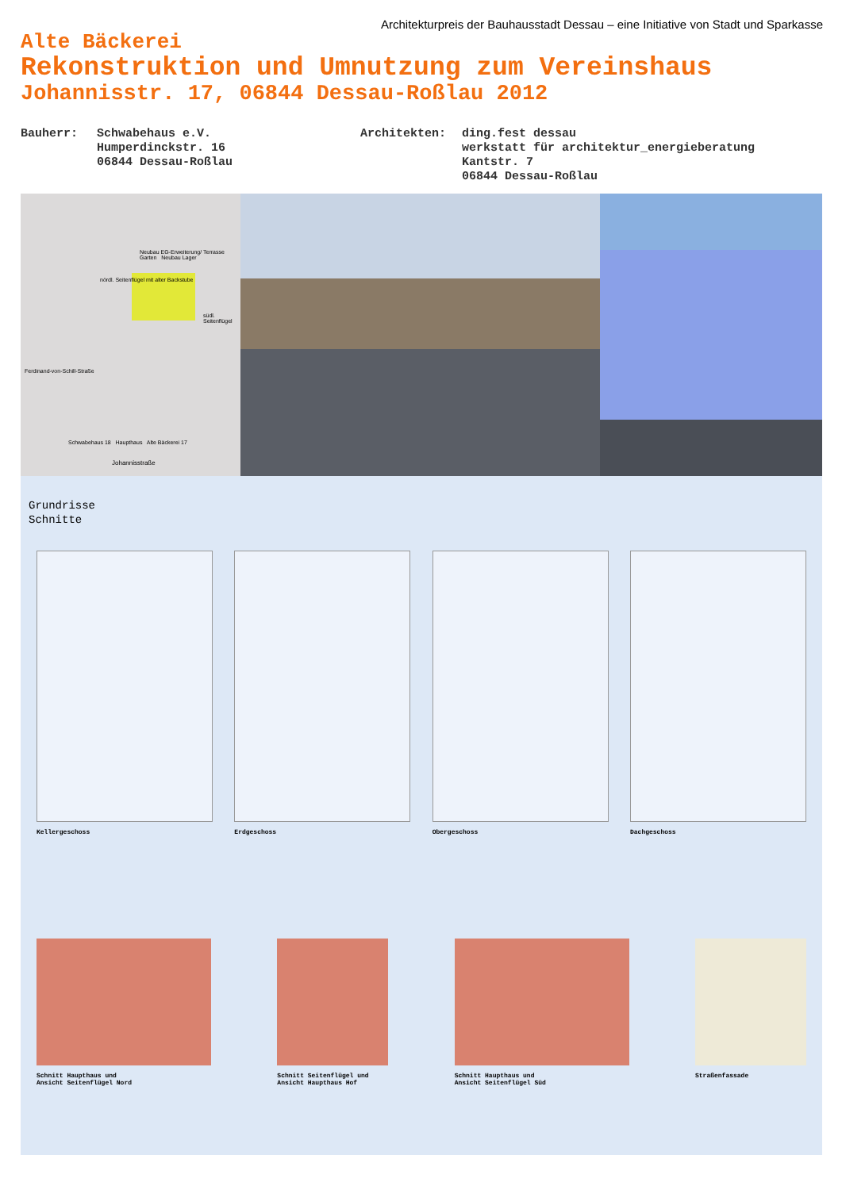Architekturpreis der Bauhausstadt Dessau – eine Initiative von Stadt und Sparkasse
Alte Bäckerei
Rekonstruktion und Umnutzung zum Vereinshaus
Johannisstr. 17, 06844 Dessau-Roßlau 2012
Bauherr:
Schwabehaus e.V. Humperdinckstr. 16 06844 Dessau-Roßlau
Architekten:
ding.fest dessau werkstatt für architektur_energieberatung Kantstr. 7 06844 Dessau-Roßlau
Schwabehaus 18 Haupthaus Alte Bäckerei 17
Johannisstraße
Neubau EG-Erweiterung/ Terrasse Garten Neubau Lager
nördl. Seitenflügel mit alter Backstube
südl. Seitenflügel
Ferdinand-von-Schill-Straße
Grundrisse
Schnitte
Kellergeschoss Erdgeschoss Obergeschoss Dachgeschoss
Schnitt Haupthaus und
Ansicht Seitenflügel Nord
Schnitt Seitenflügel und
Ansicht Haupthaus Hof
Schnitt Haupthaus und
Ansicht Seitenflügel Süd
Straßenfassade